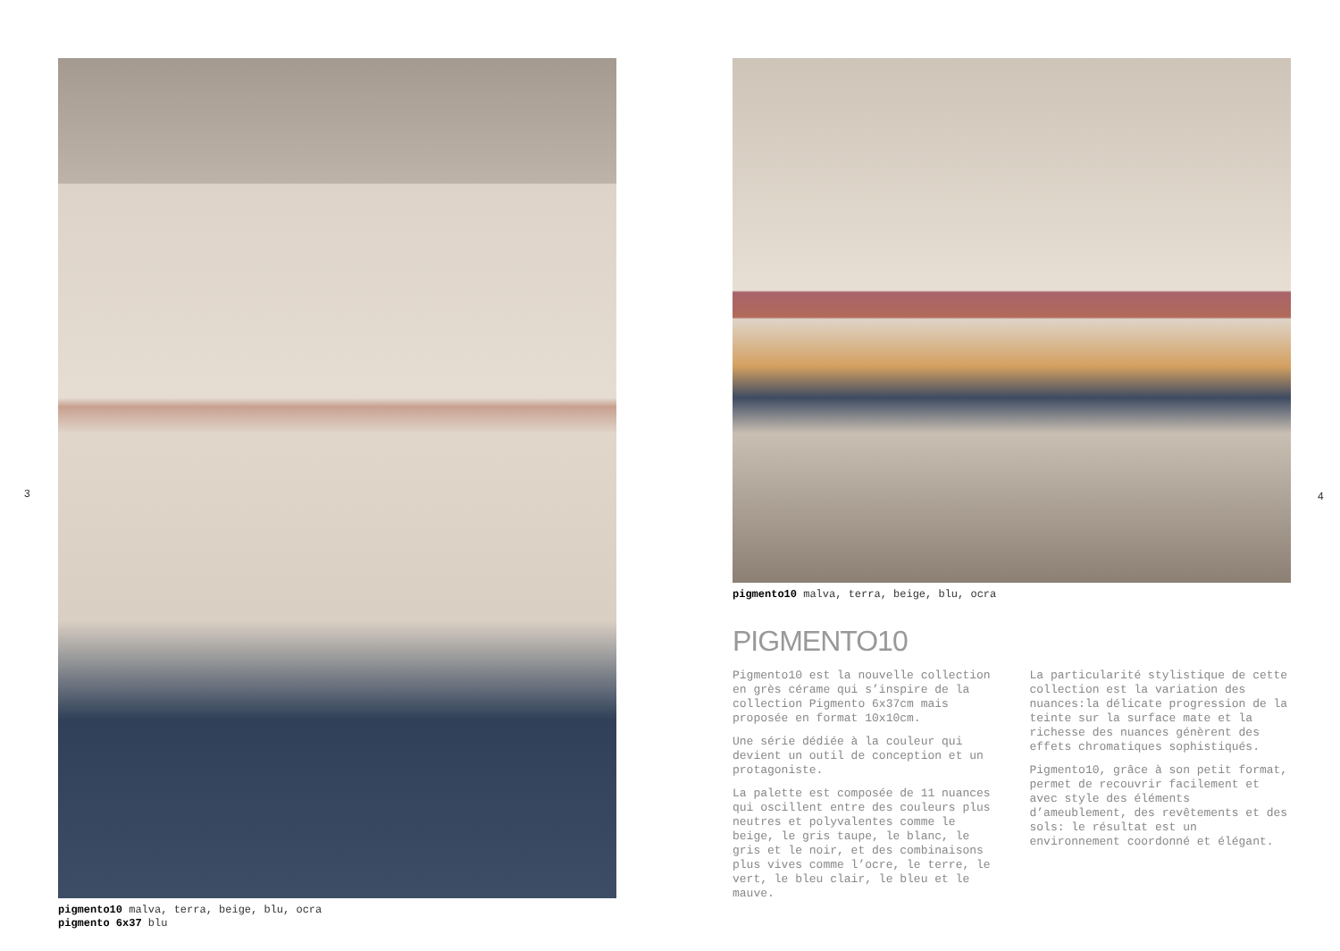3 4
pigmento10 malva, terra, beige, blu, ocra
pigmento 6x37 blu
pigmento10 malva, terra, beige, blu, ocra
PIGMENTO10
Pigmento10 est la nouvelle collection en grès cérame qui s’inspire de la collection Pigmento 6x37cm mais proposée en format 10x10cm.
Une série dédiée à la couleur qui devient un outil de conception et un protagoniste.
La palette est composée de 11 nuances qui oscillent entre des couleurs plus neutres et polyvalentes comme le beige, le gris taupe, le blanc, le gris et le noir, et des combinaisons plus vives comme l’ocre, le terre, le vert, le bleu clair, le bleu et le mauve.
La particularité stylistique de cette collection est la variation des nuances:la délicate progression de la teinte sur la surface mate et la richesse des nuances génèrent des effets chromatiques sophistiqués.
Pigmento10, grâce à son petit format, permet de recouvrir facilement et avec style des éléments d’ameublement, des revêtements et des sols: le résultat est un environnement coordonné et élégant.